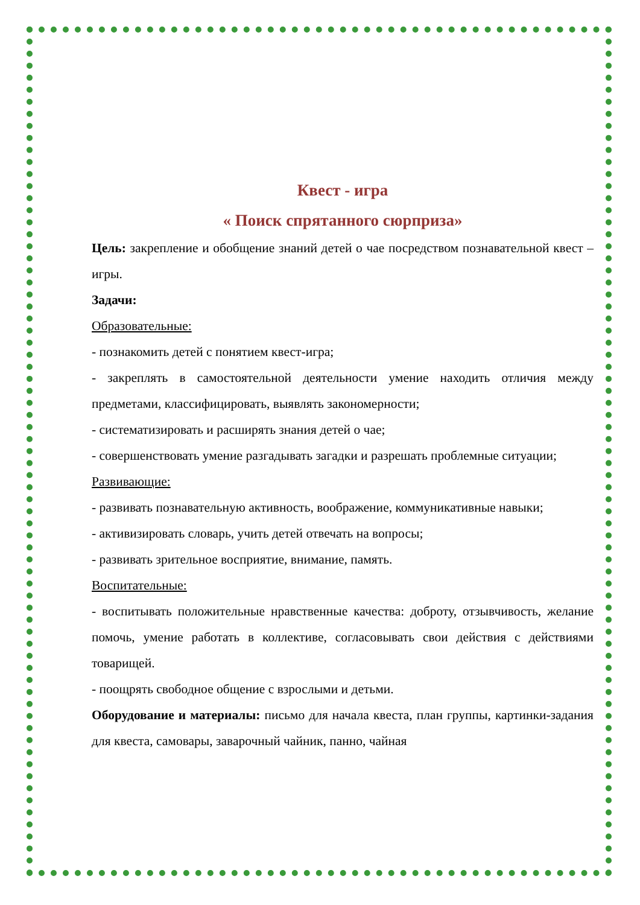Квест - игра
« Поиск спрятанного сюрприза»
Цель: закрепление и обобщение знаний детей о чае посредством познавательной квест – игры.
Задачи:
Образовательные:
- познакомить детей с понятием квест-игра;
- закреплять в самостоятельной деятельности умение находить отличия между предметами, классифицировать, выявлять закономерности;
- систематизировать и расширять знания детей о чае;
- совершенствовать умение разгадывать загадки и разрешать проблемные ситуации;
Развивающие:
- развивать познавательную активность, воображение, коммуникативные навыки;
- активизировать словарь, учить детей отвечать на вопросы;
- развивать зрительное восприятие, внимание, память.
Воспитательные:
- воспитывать положительные нравственные качества: доброту, отзывчивость, желание помочь, умение работать в коллективе, согласовывать свои действия с действиями товарищей.
- поощрять свободное общение с взрослыми и детьми.
Оборудование и материалы: письмо для начала квеста, план группы, картинки-задания для квеста, самовары, заварочный чайник, панно, чайная